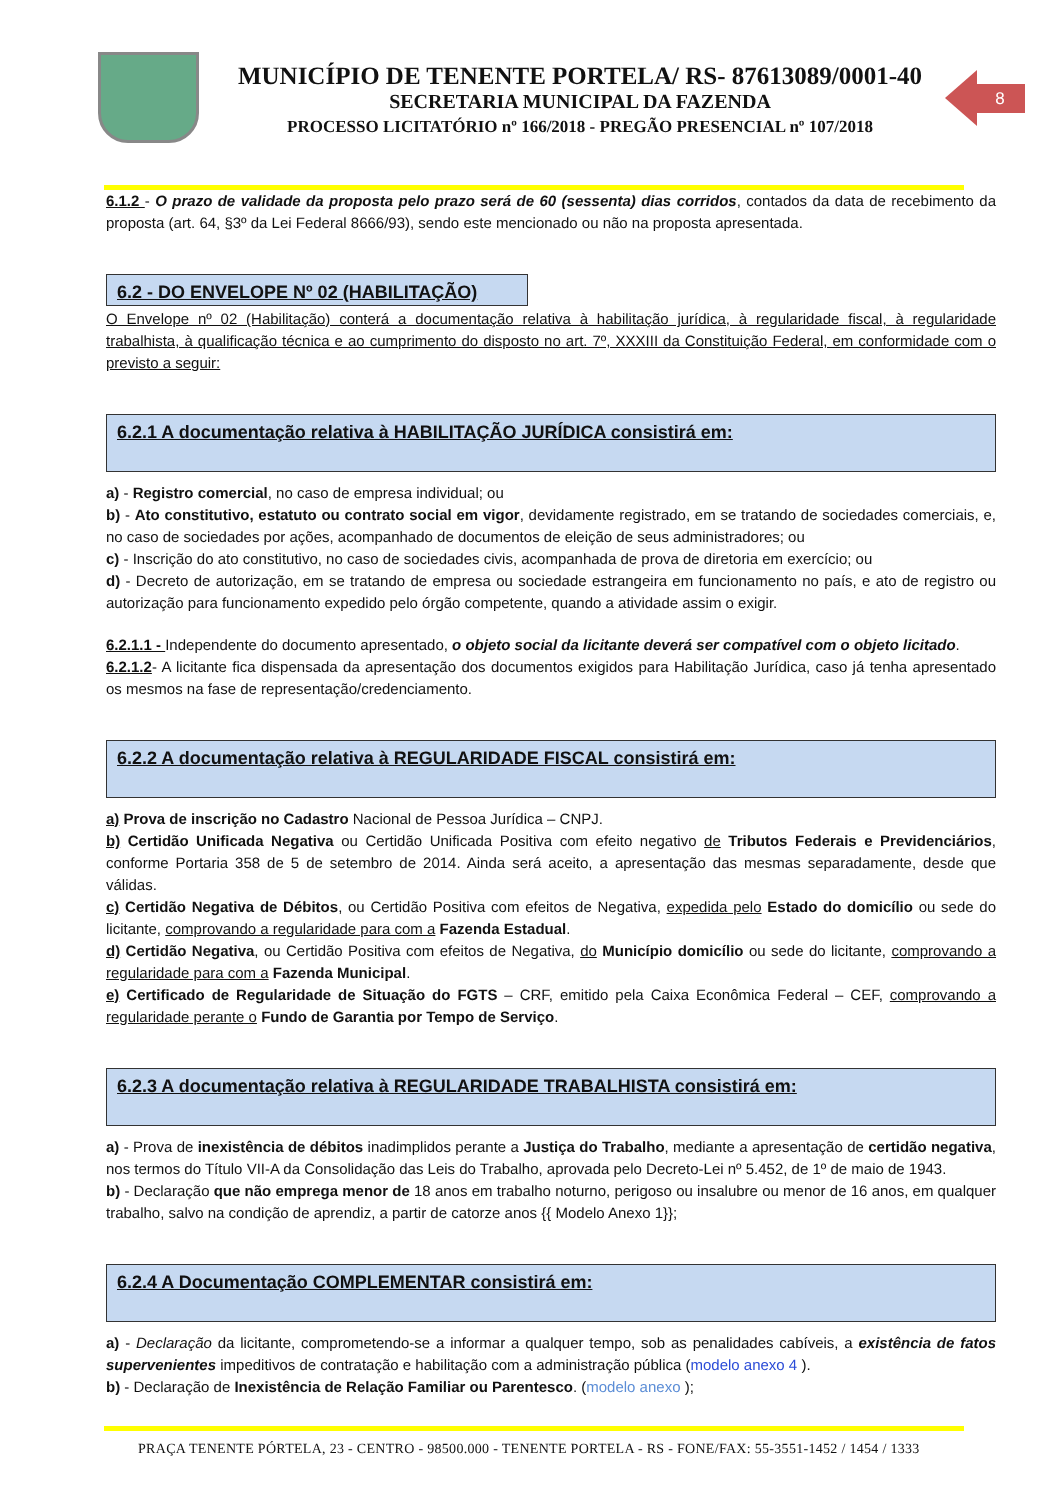MUNICÍPIO DE TENENTE PORTELA/ RS- 87613089/0001-40
SECRETARIA MUNICIPAL DA FAZENDA
PROCESSO LICITATÓRIO nº 166/2018 - PREGÃO PRESENCIAL nº 107/2018
8
6.1.2 - O prazo de validade da proposta pelo prazo será de 60 (sessenta) dias corridos, contados da data de recebimento da proposta (art. 64, §3º da Lei Federal 8666/93), sendo este mencionado ou não na proposta apresentada.
6.2 - DO ENVELOPE Nº 02 (HABILITAÇÃO)
O Envelope nº 02 (Habilitação) conterá a documentação relativa à habilitação jurídica, à regularidade fiscal, à regularidade trabalhista, à qualificação técnica e ao cumprimento do disposto no art. 7º, XXXIII da Constituição Federal, em conformidade com o previsto a seguir:
6.2.1 A documentação relativa à HABILITAÇÃO JURÍDICA consistirá em:
a) - Registro comercial, no caso de empresa individual; ou
b) - Ato constitutivo, estatuto ou contrato social em vigor, devidamente registrado, em se tratando de sociedades comerciais, e, no caso de sociedades por ações, acompanhado de documentos de eleição de seus administradores; ou
c) - Inscrição do ato constitutivo, no caso de sociedades civis, acompanhada de prova de diretoria em exercício; ou
d) - Decreto de autorização, em se tratando de empresa ou sociedade estrangeira em funcionamento no país, e ato de registro ou autorização para funcionamento expedido pelo órgão competente, quando a atividade assim o exigir.
6.2.1.1 - Independente do documento apresentado, o objeto social da licitante deverá ser compatível com o objeto licitado.
6.2.1.2- A licitante fica dispensada da apresentação dos documentos exigidos para Habilitação Jurídica, caso já tenha apresentado os mesmos na fase de representação/credenciamento.
6.2.2 A documentação relativa à REGULARIDADE FISCAL consistirá em:
a) Prova de inscrição no Cadastro Nacional de Pessoa Jurídica – CNPJ.
b) Certidão Unificada Negativa ou Certidão Unificada Positiva com efeito negativo de Tributos Federais e Previdenciários, conforme Portaria 358 de 5 de setembro de 2014. Ainda será aceito, a apresentação das mesmas separadamente, desde que válidas.
c) Certidão Negativa de Débitos, ou Certidão Positiva com efeitos de Negativa, expedida pelo Estado do domicílio ou sede do licitante, comprovando a regularidade para com a Fazenda Estadual.
d) Certidão Negativa, ou Certidão Positiva com efeitos de Negativa, do Município domicílio ou sede do licitante, comprovando a regularidade para com a Fazenda Municipal.
e) Certificado de Regularidade de Situação do FGTS – CRF, emitido pela Caixa Econômica Federal – CEF, comprovando a regularidade perante o Fundo de Garantia por Tempo de Serviço.
6.2.3 A documentação relativa à REGULARIDADE TRABALHISTA consistirá em:
a) - Prova de inexistência de débitos inadimplidos perante a Justiça do Trabalho, mediante a apresentação de certidão negativa, nos termos do Título VII-A da Consolidação das Leis do Trabalho, aprovada pelo Decreto-Lei nº 5.452, de 1º de maio de 1943.
b) - Declaração que não emprega menor de 18 anos em trabalho noturno, perigoso ou insalubre ou menor de 16 anos, em qualquer trabalho, salvo na condição de aprendiz, a partir de catorze anos {{ Modelo Anexo 1}};
6.2.4 A Documentação COMPLEMENTAR consistirá em:
a) - Declaração da licitante, comprometendo-se a informar a qualquer tempo, sob as penalidades cabíveis, a existência de fatos supervenientes impeditivos de contratação e habilitação com a administração pública (modelo anexo 4 ).
b) - Declaração de Inexistência de Relação Familiar ou Parentesco. (modelo anexo );
PRAÇA TENENTE PÓRTELA, 23 - CENTRO - 98500.000 - TENENTE PORTELA - RS - FONE/FAX: 55-3551-1452 / 1454 / 1333